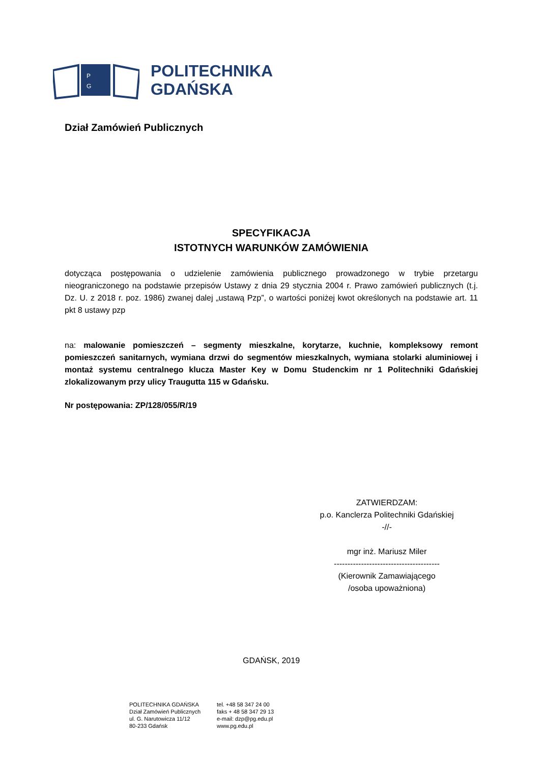P
G
POLITECHNIKA
GDAŃSKA
Dział Zamówień Publicznych
SPECYFIKACJA
ISTOTNYCH WARUNKÓW ZAMÓWIENIA
dotycząca postępowania o udzielenie zamówienia publicznego prowadzonego w trybie przetargu nieograniczonego na podstawie przepisów Ustawy z dnia 29 stycznia 2004 r. Prawo zamówień publicznych (t.j. Dz. U. z 2018 r. poz. 1986) zwanej dalej „ustawą Pzp”, o wartości poniżej kwot określonych na podstawie art. 11 pkt 8 ustawy pzp
na: malowanie pomieszczeń – segmenty mieszkalne, korytarze, kuchnie, kompleksowy remont pomieszczeń sanitarnych, wymiana drzwi do segmentów mieszkalnych, wymiana stolarki aluminiowej i montaż systemu centralnego klucza Master Key w Domu Studenckim nr 1 Politechniki Gdańskiej zlokalizowanym przy ulicy Traugutta 115 w Gdańsku.
Nr postępowania: ZP/128/055/R/19
ZATWIERDZAM:
p.o. Kanclerza Politechniki Gdańskiej
-//-
mgr inż. Mariusz Miler
---------------------------------------
(Kierownik Zamawiającego
/osoba upoważniona)
GDAŃSK, 2019
POLITECHNIKA GDAŃSKA
Dział Zamówień Publicznych
ul. G. Narutowicza 11/12
80-233 Gdańsk
tel. +48 58 347 24 00
faks + 48 58 347 29 13
e-mail: dzp@pg.edu.pl
www.pg.edu.pl